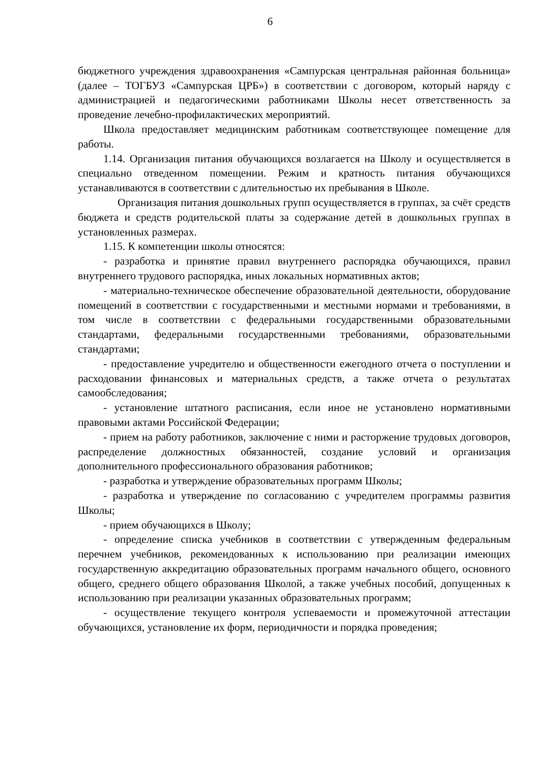6
бюджетного учреждения здравоохранения «Сампурская центральная районная больница» (далее – ТОГБУЗ «Сампурская ЦРБ») в соответствии с договором, который наряду с администрацией и педагогическими работниками Школы несет ответственность за проведение лечебно-профилактических мероприятий.
Школа предоставляет медицинским работникам соответствующее помещение для работы.
1.14. Организация питания обучающихся возлагается на Школу и осуществляется в специально отведенном помещении. Режим и кратность питания обучающихся устанавливаются в соответствии с длительностью их пребывания в Школе.
Организация питания дошкольных групп осуществляется в группах, за счёт средств бюджета и средств родительской платы за содержание детей в дошкольных группах в установленных размерах.
1.15. К компетенции школы относятся:
- разработка и принятие правил внутреннего распорядка обучающихся, правил внутреннего трудового распорядка, иных локальных нормативных актов;
- материально-техническое обеспечение образовательной деятельности, оборудование помещений в соответствии с государственными и местными нормами и требованиями, в том числе в соответствии с федеральными государственными образовательными стандартами, федеральными государственными требованиями, образовательными стандартами;
- предоставление учредителю и общественности ежегодного отчета о поступлении и расходовании финансовых и материальных средств, а также отчета о результатах самообследования;
- установление штатного расписания, если иное не установлено нормативными правовыми актами Российской Федерации;
- прием на работу работников, заключение с ними и расторжение трудовых договоров, распределение должностных обязанностей, создание условий и организация дополнительного профессионального образования работников;
- разработка и утверждение образовательных программ Школы;
- разработка и утверждение по согласованию с учредителем программы развития Школы;
- прием обучающихся в Школу;
- определение списка учебников в соответствии с утвержденным федеральным перечнем учебников, рекомендованных к использованию при реализации имеющих государственную аккредитацию образовательных программ начального общего, основного общего, среднего общего образования Школой, а также учебных пособий, допущенных к использованию при реализации указанных образовательных программ;
- осуществление текущего контроля успеваемости и промежуточной аттестации обучающихся, установление их форм, периодичности и порядка проведения;